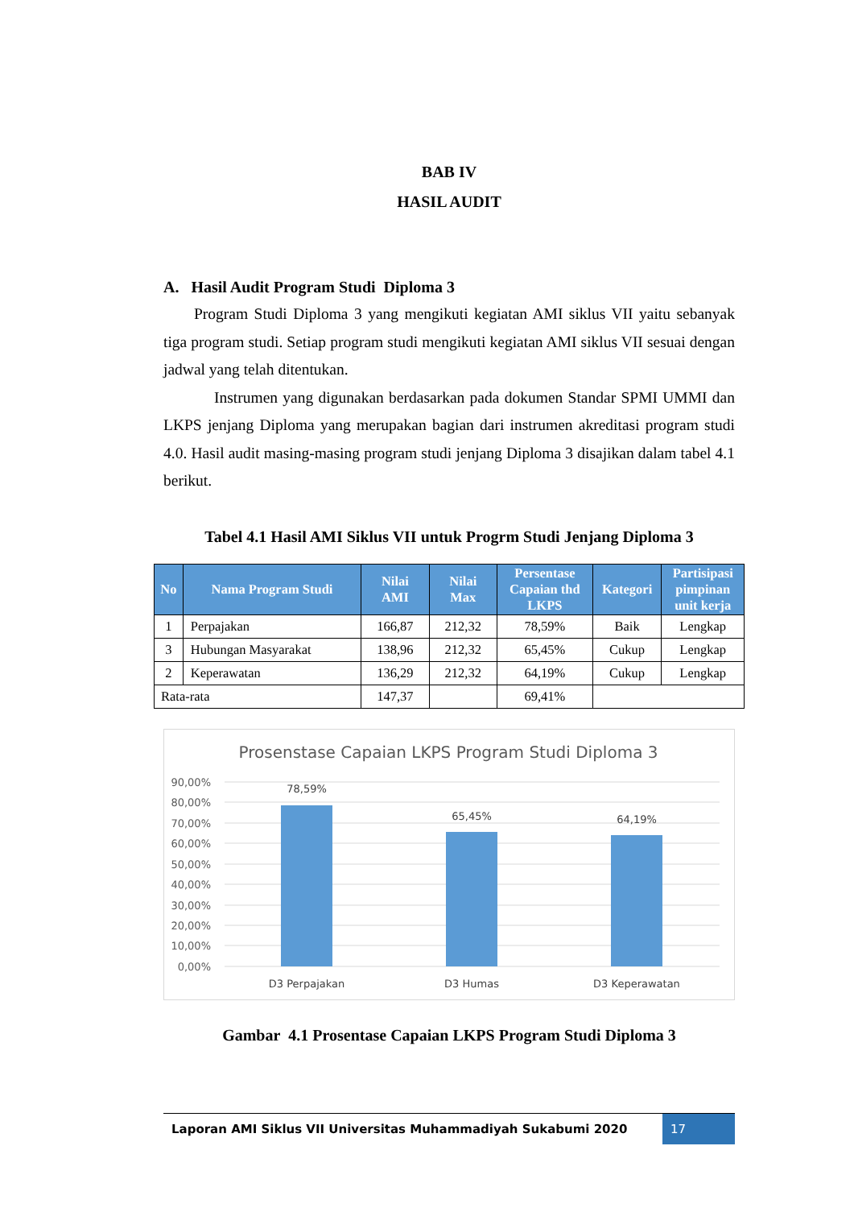BAB IV
HASIL AUDIT
A. Hasil Audit Program Studi Diploma 3
Program Studi Diploma 3 yang mengikuti kegiatan AMI siklus VII yaitu sebanyak tiga program studi. Setiap program studi mengikuti kegiatan AMI siklus VII sesuai dengan jadwal yang telah ditentukan.
Instrumen yang digunakan berdasarkan pada dokumen Standar SPMI UMMI dan LKPS jenjang Diploma yang merupakan bagian dari instrumen akreditasi program studi 4.0. Hasil audit masing-masing program studi jenjang Diploma 3 disajikan dalam tabel 4.1 berikut.
Tabel 4.1 Hasil AMI Siklus VII untuk Progrm Studi Jenjang Diploma 3
| No | Nama Program Studi | Nilai AMI | Nilai Max | Persentase Capaian thd LKPS | Kategori | Partisipasi pimpinan unit kerja |
| --- | --- | --- | --- | --- | --- | --- |
| 1 | Perpajakan | 166,87 | 212,32 | 78,59% | Baik | Lengkap |
| 3 | Hubungan Masyarakat | 138,96 | 212,32 | 65,45% | Cukup | Lengkap |
| 2 | Keperawatan | 136,29 | 212,32 | 64,19% | Cukup | Lengkap |
| Rata-rata | | 147,37 | | 69,41% | | |
Prosenstase Capaian LKPS Program Studi Diploma 3
90,00%
80,00%
70,00%
60,00%
50,00%
40,00%
30,00%
20,00%
10,00%
0,00%
78,59%
65,45%
64,19%
D3 Perpajakan
D3 Humas
D3 Keperawatan
Gambar 4.1 Prosentase Capaian LKPS Program Studi Diploma 3
Laporan AMI Siklus VII Universitas Muhammadiyah Sukabumi 2020
17